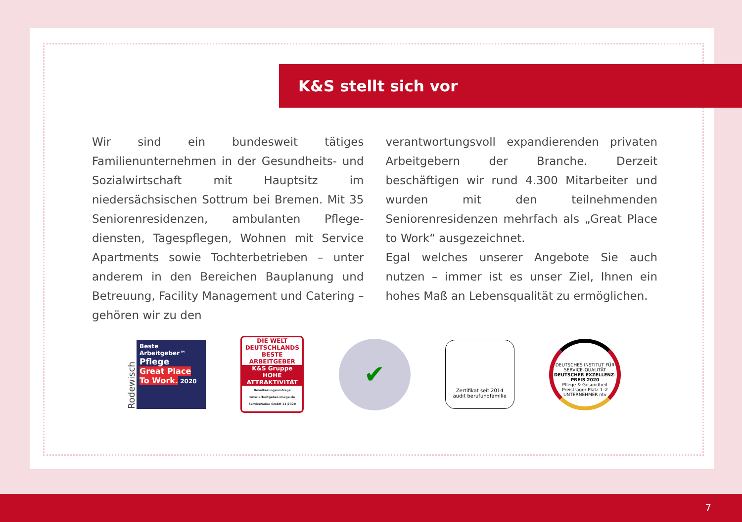K&S stellt sich vor
Wir sind ein bundesweit tätiges Familienunterneh­men in der Gesundheits- und Sozialwirtschaft mit Hauptsitz im niedersächsischen Sottrum bei Bremen. Mit 35 Seniorenresidenzen, ambulanten Pflege­diensten, Tagespflegen, Wohnen mit Service Apart­ments sowie Tochterbetrieben – unter anderem in den Bereichen Bauplanung und Betreuung, Facility Management und Catering – gehören wir zu den
verantwortungsvoll expandierenden privaten Arbeit­gebern der Branche. Derzeit beschäftigen wir rund 4.300 Mitarbeiter und wurden mit den teilnehmen­den Seniorenresidenzen mehrfach als „Great Place to Work“ ausgezeichnet.
Egal welches unserer Angebote Sie auch nutzen – immer ist es unser Ziel, Ihnen ein hohes Maß an Le­bensqualität zu ermöglichen.
Rodewisch
Beste Arbeitgeber™
Pflege
Great Place To Work. 2020
DIE WELT
DEUTSCHLANDS BESTE ARBEITGEBER
K&S Gruppe
HOHE ATTRAKTIVITÄT
Bevölkerungsumfrage www.arbeitgeber-image.de ServiceValue GmbH 11|2020
✔
Zertifikat seit 2014
audit berufundfamilie
DEUTSCHES INSTITUT FÜR SERVICE-QUALITÄT
DEUTSCHER EXZELLENZ-PREIS 2020
Pflege & Gesundheit
Preisträger Platz 1–2
UNTERNEHMER ntv
7